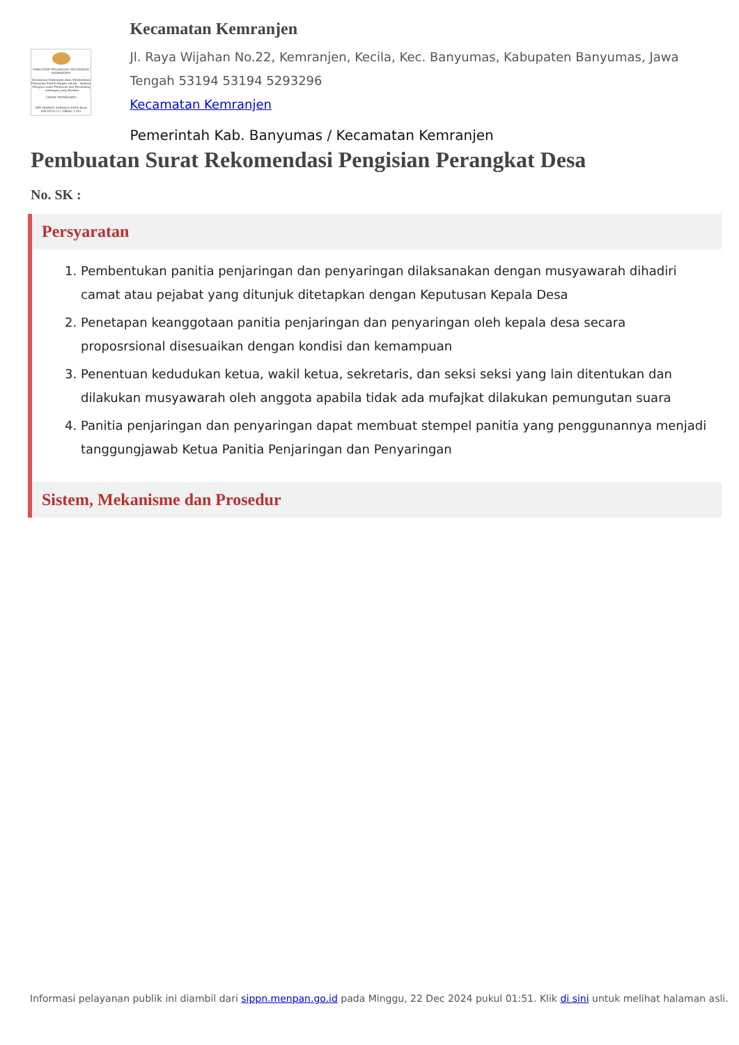MAKLUMAT PELAYANAN KECAMATAN KEMRANJEN
Kecamatan Kemranjen akan Memberikan Pelayanan Publik dengan sebaik - baiknya Mengacu pada Peraturan dan Perundang - undangan yang Berlaku
CAMAT KEMRANJEN
DWI IRAWAN SUKMA,S.STP,M.Hum
NIP.19761111 199602 1 001
Kecamatan Kemranjen
Jl. Raya Wijahan No.22, Kemranjen, Kecila, Kec. Banyumas, Kabupaten Banyumas, Jawa Tengah 53194 53194 5293296
Kecamatan Kemranjen
Pemerintah Kab. Banyumas / Kecamatan Kemranjen
Pembuatan Surat Rekomendasi Pengisian Perangkat Desa
No. SK :
Persyaratan
1. Pembentukan panitia penjaringan dan penyaringan dilaksanakan dengan musyawarah dihadiri camat atau pejabat yang ditunjuk ditetapkan dengan Keputusan Kepala Desa
2. Penetapan keanggotaan panitia penjaringan dan penyaringan oleh kepala desa secara proposrsional disesuaikan dengan kondisi dan kemampuan
3. Penentuan kedudukan ketua, wakil ketua, sekretaris, dan seksi seksi yang lain ditentukan dan dilakukan musyawarah oleh anggota apabila tidak ada mufajkat dilakukan pemungutan suara
4. Panitia penjaringan dan penyaringan dapat membuat stempel panitia yang penggunannya menjadi tanggungjawab Ketua Panitia Penjaringan dan Penyaringan
Sistem, Mekanisme dan Prosedur
Informasi pelayanan publik ini diambil dari sippn.menpan.go.id pada Minggu, 22 Dec 2024 pukul 01:51. Klik di sini untuk melihat halaman asli.